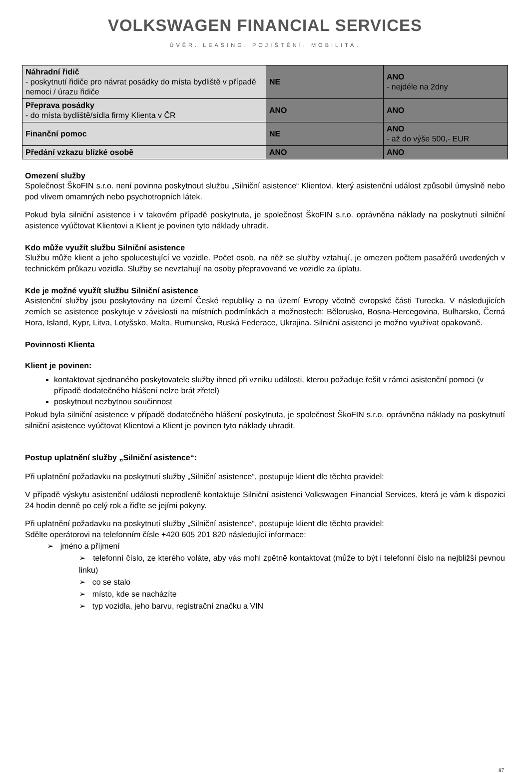VOLKSWAGEN FINANCIAL SERVICES
ÚVĚR. LEASING. POJIŠTĚNÍ. MOBILITA.
| Náhradní řidič - poskytnutí řidiče pro návrat posádky do místa bydliště v případě nemoci / úrazu řidiče | NE | ANO - nejdéle na 2dny |
| Přeprava posádky - do místa bydliště/sídla firmy Klienta v ČR | ANO | ANO |
| Finanční pomoc | NE | ANO - až do výše 500,- EUR |
| Předání vzkazu blízké osobě | ANO | ANO |
Omezení služby
Společnost ŠkoFIN s.r.o. není povinna poskytnout službu „Silniční asistence“ Klientovi, který asistenční událost způsobil úmyslně nebo pod vlivem omamných nebo psychotropních látek.
Pokud byla silniční asistence i v takovém případě poskytnuta, je společnost ŠkoFIN s.r.o. oprávněna náklady na poskytnutí silniční asistence vyúčtovat Klientovi a Klient je povinen tyto náklady uhradit.
Kdo může využít službu Silniční asistence
Službu může klient a jeho spolucestující ve vozidle. Počet osob, na něž se služby vztahují, je omezen počtem pasažérů uvedených v technickém průkazu vozidla. Služby se nevztahují na osoby přepravované ve vozidle za úplatu.
Kde je možné využít službu Silniční asistence
Asistenční služby jsou poskytovány na území České republiky a na území Evropy včetně evropské části Turecka. V následujících zemích se asistence poskytuje v závislosti na místních podmínkách a možnostech: Bělorusko, Bosna-Hercegovina, Bulharsko, Černá Hora, Island, Kypr, Litva, Lotyšsko, Malta, Rumunsko, Ruská Federace, Ukrajina. Silniční asistenci je možno využívat opakovaně.
Povinnosti Klienta
Klient je povinen:
kontaktovat sjednaného poskytovatele služby ihned při vzniku události, kterou požaduje řešit v rámci asistenční pomoci (v případě dodatečného hlášení nelze brát zřetel)
poskytnout nezbytnou součinnost
Pokud byla silniční asistence v případě dodatečného hlášení poskytnuta, je společnost ŠkoFIN s.r.o. oprávněna náklady na poskytnutí silniční asistence vyúčtovat Klientovi a Klient je povinen tyto náklady uhradit.
Postup uplatnění služby „Silniční asistence“:
Při uplatnění požadavku na poskytnutí služby „Silniční asistence“, postupuje klient dle těchto pravidel:
V případě výskytu asistenční události neprodleně kontaktuje Silniční asistenci Volkswagen Financial Services, která je vám k dispozici 24 hodin denně po celý rok a řiďte se jejími pokyny.
Při uplatnění požadavku na poskytnutí služby „Silniční asistence“, postupuje klient dle těchto pravidel:
Sdělte operátorovi na telefonním čísle +420 605 201 820 následující informace:
➢ jméno a příjmení
➢ telefonní číslo, ze kterého voláte, aby vás mohl zpětně kontaktovat (může to být i telefonní číslo na nejbližší pevnou linku)
➢ co se stalo
➢ místo, kde se nacházíte
➢ typ vozidla, jeho barvu, registrační značku a VIN
87